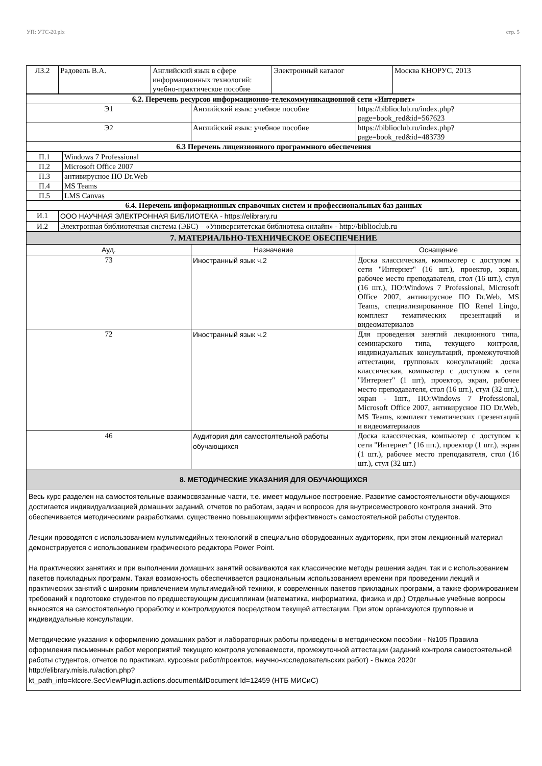УП: УТС-20.plx стр. 5
| ЛЗ.2 | Радовель В.А. | Английский язык в сфере информационных технологий: учебно-практическое пособие | Электронный каталог | Москва КНОРУС, 2013 |
| 6.2. Перечень ресурсов информационно-телекоммуникационной сети «Интернет» | | |
| Э1 | Английский язык: учебное пособие | https://biblioclub.ru/index.php?page=book_red&id=567623 |
| Э2 | Английский язык: учебное пособие | https://biblioclub.ru/index.php?page=book_red&id=483739 |
| 6.3 Перечень лицензионного программного обеспечения | | |
| П.1 | Windows 7 Professional |
| П.2 | Microsoft Office 2007 |
| П.3 | антивирусное ПО Dr.Web |
| П.4 | MS Teams |
| П.5 | LMS Canvas |
| 6.4. Перечень информационных справочных систем и профессиональных баз данных | |
| И.1 | ООО НАУЧНАЯ ЭЛЕКТРОННАЯ БИБЛИОТЕКА - https://elibrary.ru |
| И.2 | Электронная библиотечная система (ЭБС) – «Университетская библиотека онлайн» - http://biblioclub.ru |
| 7. МАТЕРИАЛЬНО-ТЕХНИЧЕСКОЕ ОБЕСПЕЧЕНИЕ | | |
| Ауд. | Назначение | Оснащение |
| 73 | Иностранный язык ч.2 | Доска классическая, компьютер с доступом к сети "Интернет" (16 шт.), проектор, экран, рабочее место преподавателя, стол (16 шт.), стул (16 шт.), ПО:Windows 7 Professional, Microsoft Office 2007, антивирусное ПО Dr.Web, MS Teams, специализированное ПО Renel Lingo, комплект тематических презентаций и видеоматериалов |
| 72 | Иностранный язык ч.2 | Для проведения занятий лекционного типа, семинарского типа, текущего контроля, индивидуальных консультаций, промежуточной аттестации, групповых консультаций: доска классическая, компьютер с доступом к сети "Интернет" (1 шт), проектор, экран, рабочее место преподавателя, стол (16 шт.), стул (32 шт.), экран - 1шт., ПО:Windows 7 Professional, Microsoft Office 2007, антивирусное ПО Dr.Web, MS Teams, комплект тематических презентаций и видеоматериалов |
| 46 | Аудитория для самостоятельной работы обучающихся | Доска классическая, компьютер с доступом к сети "Интернет" (16 шт.), проектор (1 шт.), экран (1 шт.), рабочее место преподавателя, стол (16 шт.), стул (32 шт.) |
| 8. МЕТОДИЧЕСКИЕ УКАЗАНИЯ ДЛЯ ОБУЧАЮЩИХСЯ | | |
| Весь курс разделен на самостоятельные взаимосвязанные части, т.е. имеет модульное построение. Развитие самостоятельности обучающихся достигается индивидуализацией домашних заданий, отчетов по работам, задач и вопросов для внутрисеместрового контроля знаний. Это обеспечивается методическими разработками, существенно повышающими эффективность самостоятельной работы студентов. Лекции проводятся с использованием мультимедийных технологий в специально оборудованных аудиториях, при этом лекционный материал демонстрируется с использованием графического редактора Power Point. На практических занятиях и при выполнении домашних занятий осваиваются как классические методы решения задач, так и с использованием пакетов прикладных программ. Такая возможность обеспечивается рациональным использованием времени при проведении лекций и практических занятий с широким привлечением мультимедийной техники, и современных пакетов прикладных программ, а также формированием требований к подготовке студентов по предшествующим дисциплинам (математика, информатика, физика и др.) Отдельные учебные вопросы выносятся на самостоятельную проработку и контролируются посредством текущей аттестации. При этом организуются групповые и индивидуальные консультации. Методические указания к оформлению домашних работ и лабораторных работы приведены в методическом пособии - №105 Правила оформления письменных работ мероприятий текущего контроля успеваемости, промежуточной аттестации (заданий контроля самостоятельной работы студентов, отчетов по практикам, курсовых работ/проектов, научно-исследовательских работ) - Выкса 2020г http://elibrary.misis.ru/action.php? kt_path_info=ktcore.SecViewPlugin.actions.document&fDocument Id=12459 (НТБ МИСиС) | | |